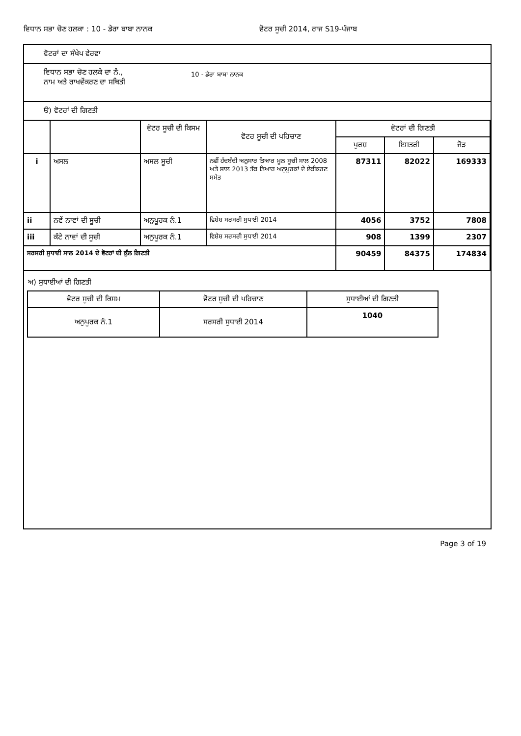ਵਿਧਾਨ ਸਭਾ ਚੋਣ ਹਲਕਾ : 10 - ਡੇਰਾ ਬਾਬਾ ਨਾਨਕ ਵੋਟਰ ਸੂਚੀ 2014, ਰਾਜ S19-ਪੰਜਾਬ
ਵੋਟਰਾਂ ਦਾ ਸੰਖੇਪ ਵੇਰਵਾ
ਵਿਧਾਨ ਸਭਾ ਚੋਣ ਹਲਕੇ ਦਾ ਨੰ.,
ਨਾਮ ਅਤੇ ਰਾਖਵੇਂਕਰਣ ਦਾ ਸਥਿਤੀ
10 - ਡੇਰਾ ਬਾਬਾ ਨਾਨਕ
ੳ) ਵੋਟਰਾਂ ਦੀ ਗਿਣਤੀ
| | | ਵੋਟਰ ਸੂਚੀ ਦੀ ਕਿਸਮ | ਵੋਟਰ ਸੂਚੀ ਦੀ ਪਹਿਚਾਣ | ਵੋਟਰਾਂ ਦੀ ਗਿਣਤੀ | | |
| --- | --- | --- | --- | --- | --- | --- |
| | | | | ਪੁਰਸ਼ | ਇਸਤਰੀ | ਜੋੜ |
| i | ਅਸਲ | ਅਸਲ ਸੂਚੀ | ਨਵੀਂ ਹੱਦਬੰਦੀ ਅਨੁਸਾਰ ਤਿਆਰ ਮੂਲ ਸੂਚੀ ਸਾਲ 2008 ਅਤੇ ਸਾਲ 2013 ਤੱਕ ਤਿਆਰ ਅਨੁਪੂਰਕਾਂ ਦੇ ਏਕੀਕਰਣ ਸਮੇਤ | 87311 | 82022 | 169333 |
| ii | ਨਵੇਂ ਨਾਵਾਂ ਦੀ ਸੂਚੀ | ਅਨੁਪੂਰਕ ਨੰ.1 | ਵਿਸ਼ੇਸ਼ ਸਰਸਰੀ ਸੁਧਾਈ 2014 | 4056 | 3752 | 7808 |
| iii | ਕੱਟੇ ਨਾਵਾਂ ਦੀ ਸੂਚੀ | ਅਨੁਪੂਰਕ ਨੰ.1 | ਵਿਸ਼ੇਸ਼ ਸਰਸਰੀ ਸੁਧਾਈ 2014 | 908 | 1399 | 2307 |
| ਸਰਸਰੀ ਸੁਧਾਈ ਸਾਲ 2014 ਦੇ ਵੋਟਰਾਂ ਦੀ ਕੁੱਲ ਗਿਣਤੀ | | | | 90459 | 84375 | 174834 |
ਅ) ਸੁਧਾਈਆਂ ਦੀ ਗਿਣਤੀ
| ਵੋਟਰ ਸੂਚੀ ਦੀ ਕਿਸਮ | ਵੋਟਰ ਸੂਚੀ ਦੀ ਪਹਿਚਾਣ | ਸੁਧਾਈਆਂ ਦੀ ਗਿਣਤੀ |
| --- | --- | --- |
| ਅਨੁਪੂਰਕ ਨੰ.1 | ਸਰਸਰੀ ਸੁਧਾਈ 2014 | 1040 |
Page 3 of 19